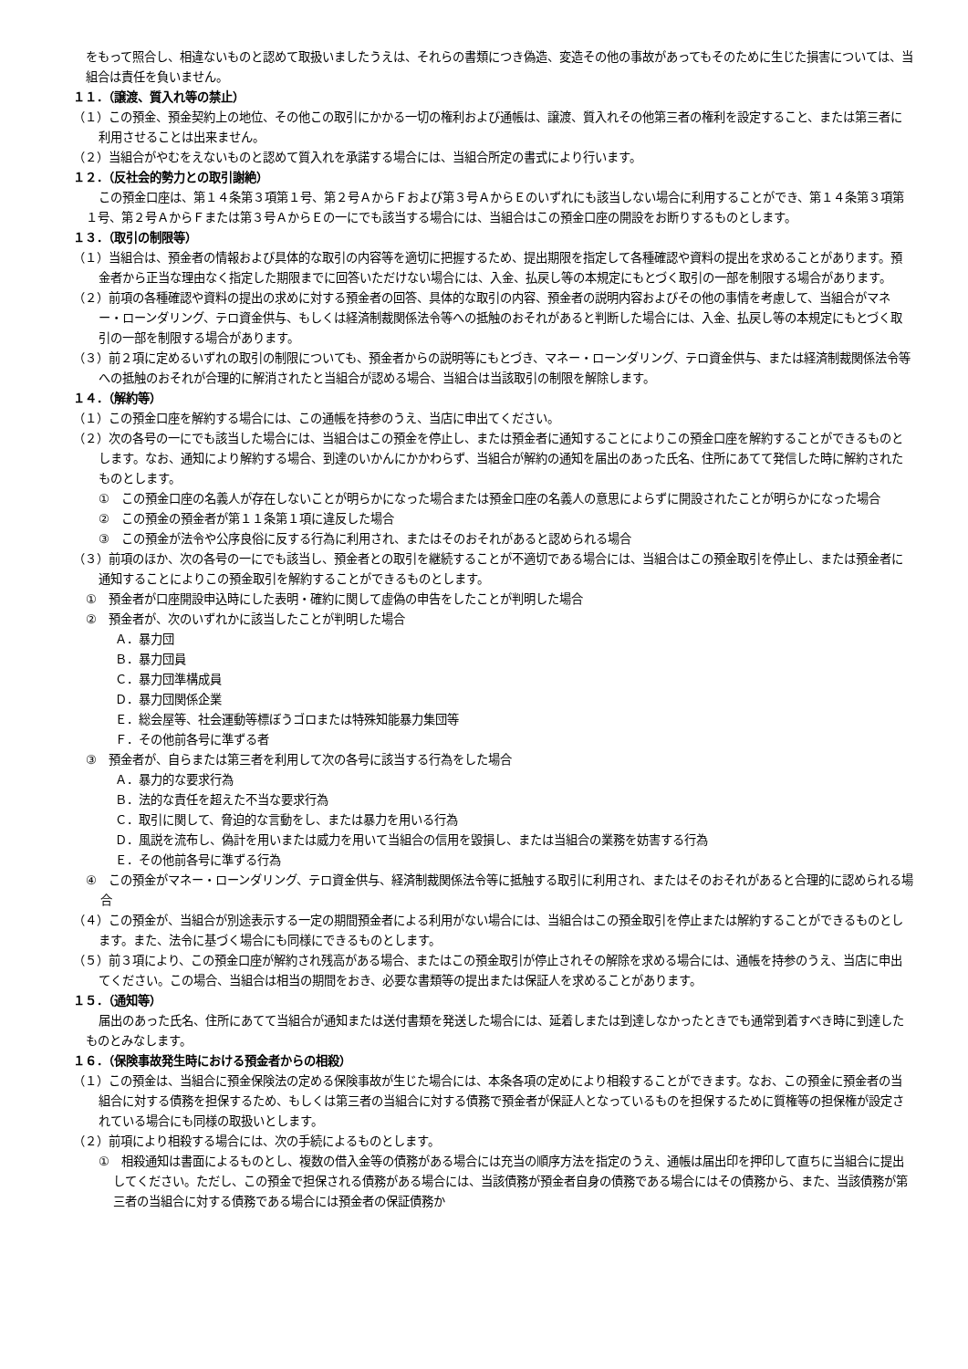をもって照合し、相違ないものと認めて取扱いましたうえは、それらの書類につき偽造、変造その他の事故があってもそのために生じた損害については、当組合は責任を負いません。
１１．（譲渡、質入れ等の禁止）
（１）この預金、預金契約上の地位、その他この取引にかかる一切の権利および通帳は、譲渡、質入れその他第三者の権利を設定すること、または第三者に利用させることは出来ません。
（２）当組合がやむをえないものと認めて質入れを承諾する場合には、当組合所定の書式により行います。
１２．（反社会的勢力との取引謝絶）
この預金口座は、第１４条第３項第１号、第２号ＡからＦおよび第３号ＡからＥのいずれにも該当しない場合に利用することができ、第１４条第３項第１号、第２号ＡからＦまたは第３号ＡからＥの一にでも該当する場合には、当組合はこの預金口座の開設をお断りするものとします。
１３．（取引の制限等）
（１）当組合は、預金者の情報および具体的な取引の内容等を適切に把握するため、提出期限を指定して各種確認や資料の提出を求めることがあります。預金者から正当な理由なく指定した期限までに回答いただけない場合には、入金、払戻し等の本規定にもとづく取引の一部を制限する場合があります。
（２）前項の各種確認や資料の提出の求めに対する預金者の回答、具体的な取引の内容、預金者の説明内容およびその他の事情を考慮して、当組合がマネー・ローンダリング、テロ資金供与、もしくは経済制裁関係法令等への抵触のおそれがあると判断した場合には、入金、払戻し等の本規定にもとづく取引の一部を制限する場合があります。
（３）前２項に定めるいずれの取引の制限についても、預金者からの説明等にもとづき、マネー・ローンダリング、テロ資金供与、または経済制裁関係法令等への抵触のおそれが合理的に解消されたと当組合が認める場合、当組合は当該取引の制限を解除します。
１４．（解約等）
（１）この預金口座を解約する場合には、この通帳を持参のうえ、当店に申出てください。
（２）次の各号の一にでも該当した場合には、当組合はこの預金を停止し、または預金者に通知することによりこの預金口座を解約することができるものとします。なお、通知により解約する場合、到達のいかんにかかわらず、当組合が解約の通知を届出のあった氏名、住所にあてて発信した時に解約されたものとします。
①　この預金口座の名義人が存在しないことが明らかになった場合または預金口座の名義人の意思によらずに開設されたことが明らかになった場合
②　この預金の預金者が第１１条第１項に違反した場合
③　この預金が法令や公序良俗に反する行為に利用され、またはそのおそれがあると認められる場合
（３）前項のほか、次の各号の一にでも該当し、預金者との取引を継続することが不適切である場合には、当組合はこの預金取引を停止し、または預金者に通知することによりこの預金取引を解約することができるものとします。
①　預金者が口座開設申込時にした表明・確約に関して虚偽の申告をしたことが判明した場合
②　預金者が、次のいずれかに該当したことが判明した場合
Ａ．暴力団
Ｂ．暴力団員
Ｃ．暴力団準構成員
Ｄ．暴力団関係企業
Ｅ．総会屋等、社会運動等標ぼうゴロまたは特殊知能暴力集団等
Ｆ．その他前各号に準ずる者
③　預金者が、自らまたは第三者を利用して次の各号に該当する行為をした場合
Ａ．暴力的な要求行為
Ｂ．法的な責任を超えた不当な要求行為
Ｃ．取引に関して、脅迫的な言動をし、または暴力を用いる行為
Ｄ．風説を流布し、偽計を用いまたは威力を用いて当組合の信用を毀損し、または当組合の業務を妨害する行為
Ｅ．その他前各号に準ずる行為
④　この預金がマネー・ローンダリング、テロ資金供与、経済制裁関係法令等に抵触する取引に利用され、またはそのおそれがあると合理的に認められる場合
（４）この預金が、当組合が別途表示する一定の期間預金者による利用がない場合には、当組合はこの預金取引を停止または解約することができるものとします。また、法令に基づく場合にも同様にできるものとします。
（５）前３項により、この預金口座が解約され残高がある場合、またはこの預金取引が停止されその解除を求める場合には、通帳を持参のうえ、当店に申出てください。この場合、当組合は相当の期間をおき、必要な書類等の提出または保証人を求めることがあります。
１５．（通知等）
届出のあった氏名、住所にあてて当組合が通知または送付書類を発送した場合には、延着しまたは到達しなかったときでも通常到着すべき時に到達したものとみなします。
１６．（保険事故発生時における預金者からの相殺）
（１）この預金は、当組合に預金保険法の定める保険事故が生じた場合には、本条各項の定めにより相殺することができます。なお、この預金に預金者の当組合に対する債務を担保するため、もしくは第三者の当組合に対する債務で預金者が保証人となっているものを担保するために質権等の担保権が設定されている場合にも同様の取扱いとします。
（２）前項により相殺する場合には、次の手続によるものとします。
①　相殺通知は書面によるものとし、複数の借入金等の債務がある場合には充当の順序方法を指定のうえ、通帳は届出印を押印して直ちに当組合に提出してください。ただし、この預金で担保される債務がある場合には、当該債務が預金者自身の債務である場合にはその債務から、また、当該債務が第三者の当組合に対する債務である場合には預金者の保証債務か